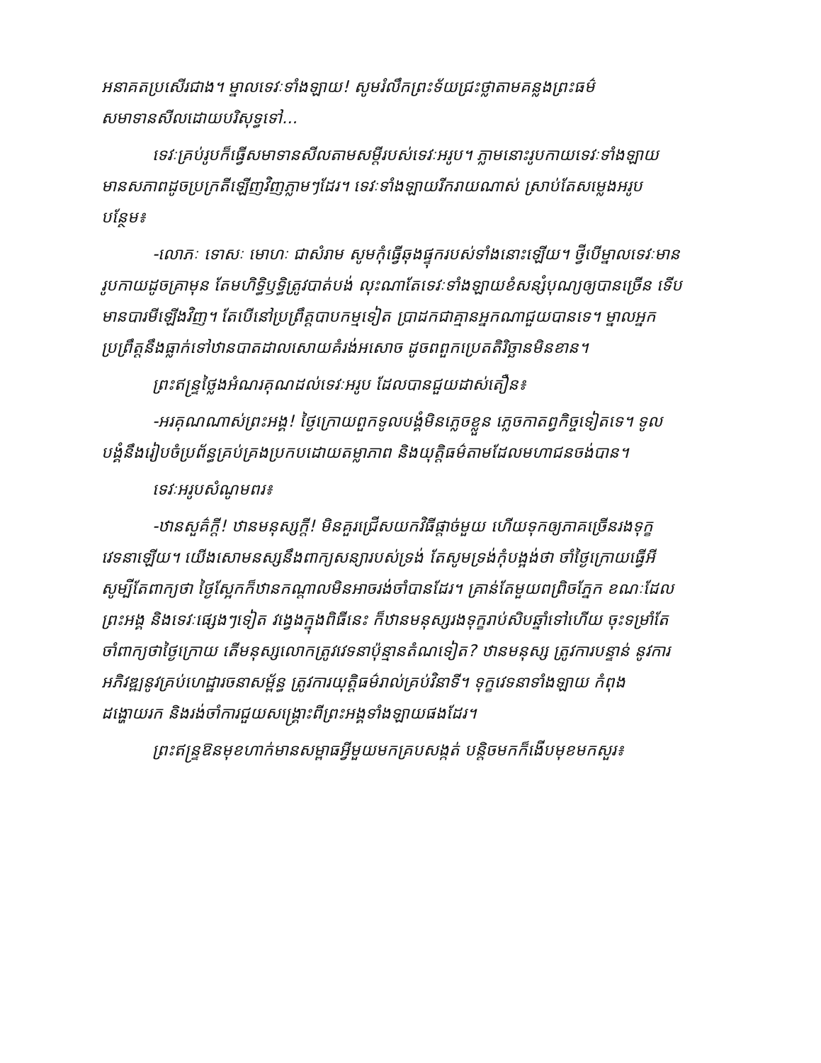អនាគតប្រសើរជាង។ ម្នាលទេវៈទាំងឡាយ! សូមរំលឹកព្រះទ័យជ្រះថ្លាតាមគន្លងព្រះធម៌ សមាទានសីលដោយបរិសុទ្ធទៅ...
ទេវៈគ្រប់រូបក៏ធ្វើសមាទានសីលតាមសម្ដីរបស់ទេវៈអរូប។ ភ្លាមនោះរូបកាយទេវៈទាំងឡាយ មានសភាពដូចប្រក្រតីឡើញវិញភ្លាមៗដែរ។ ទេវៈទាំងឡាយរីករាយណាស់ ស្រាប់តែសម្លេងអរូបបន្ថែម៖
-លោភៈ ទោសៈ មោហៈ ជាសំរាម សូមកុំធ្វើឆុងផ្ទុករបស់ទាំងនោះឡើយ។ ថ្វីបើម្នាលទេវៈមានរូបកាយដូចគ្រាមុន តែមហិទ្ធិឫទ្ធិត្រូវបាត់បង់ លុះណាតែទេវៈទាំងឡាយខំសន្សំបុណ្យឲ្យបានច្រើន ទើបមានបារមីឡើងវិញ។ តែបើនៅប្រព្រឹត្តបាបកម្មទៀត ប្រាដកជាគ្មានអ្នកណាជួយបានទេ។ ម្នាលអ្នកប្រព្រឹត្តនឹងធ្លាក់ទៅឋានបាតដាលសោយគំរង់អសោច ដូចពពួកប្រេតតិរិច្ឆានមិនខាន។
ព្រះឥន្ទ្រថ្លៃងអំណរគុណដល់ទេវៈអរូប ដែលបានជួយដាស់តឿន៖
-អរគុណណាស់ព្រះអង្គ! ថ្ងៃក្រោយពួកទូលបង្គំមិនភ្លេចខ្លួន ភ្លេចកាតព្វកិច្ចទៀតទេ។ ទូលបង្គំនឹងរៀបចំប្រព័ន្ធគ្រប់គ្រងប្រកបដោយតម្លាភាព និងយុត្តិធម៌តាមដែលមហាជនចង់បាន។
ទេវៈអរូបសំណូមពរ៖
-ឋានសួគ៌ក្ដី! ឋានមនុស្សក្ដី! មិនគួរជ្រើសយកវិធីផ្ដាច់មួយ ហើយទុកឲ្យភាគច្រើនរងទុក្ខវេទនាឡើយ។ យើងសោមនស្សនឹងពាក្យសន្យារបស់ទ្រង់ តែសូមទ្រង់កុំបង្អង់ថា ចាំថ្ងៃក្រោយធ្វើអី សូម្បីតែពាក្យថា ថ្ងៃស្អែកក៏ឋានកណ្ដាលមិនអាចរង់ចាំបានដែរ។ គ្រាន់តែមួយពព្រិចភ្នែក ខណៈដែលព្រះអង្គ និងទេវៈផ្សេងៗទៀត វង្វេងក្នុងពិធីនេះ ក៏ឋានមនុស្សរងទុក្ខរាប់សិបឆ្នាំទៅហើយ ចុះទម្រាំតែចាំពាក្យថាថ្ងៃក្រោយ តើមនុស្សលោកត្រូវវេទនាប៉ុន្មានតំណទៀត? ឋានមនុស្ស ត្រូវការបន្ទាន់ នូវការអភិវឌ្ឍនូវគ្រប់ហេដ្ឋារចនាសម្ព័ន្ធ ត្រូវការយុត្តិធម៌រាល់គ្រប់វិនាទី។ ទុក្ខវេទនាទាំងឡាយ កំពុងដង្ហោយរក និងរង់ចាំការជួយសង្គ្រោះពីព្រះអង្គទាំងឡាយផងដែរ។
ព្រះឥន្ទ្រឱនមុខហាក់មានសម្ពាធអ្វីមួយមកគ្របសង្កត់ បន្តិចមកក៏ងើបមុខមកសួរ៖